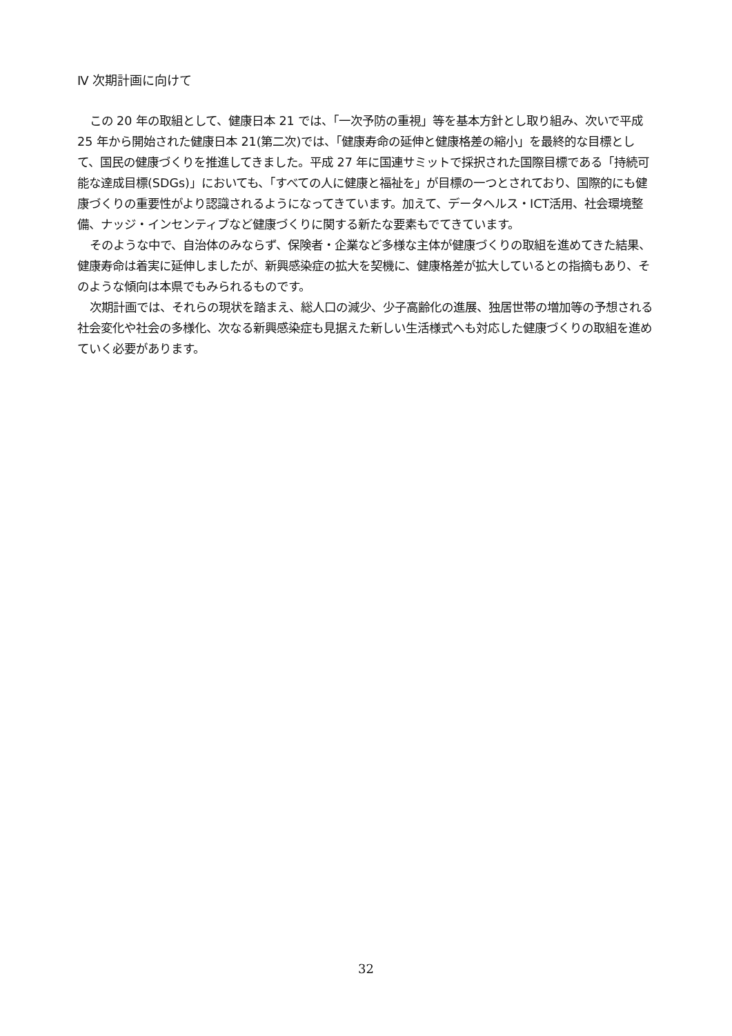Ⅳ 次期計画に向けて
この 20 年の取組として、健康日本 21 では、「一次予防の重視」等を基本方針とし取り組み、次いで平成 25 年から開始された健康日本 21(第二次)では、「健康寿命の延伸と健康格差の縮小」を最終的な目標として、国民の健康づくりを推進してきました。平成 27 年に国連サミットで採択された国際目標である「持続可能な達成目標(SDGs)」においても、「すべての人に健康と福祉を」が目標の一つとされており、国際的にも健康づくりの重要性がより認識されるようになってきています。加えて、データヘルス・ICT活用、社会環境整備、ナッジ・インセンティブなど健康づくりに関する新たな要素もでてきています。
そのような中で、自治体のみならず、保険者・企業など多様な主体が健康づくりの取組を進めてきた結果、健康寿命は着実に延伸しましたが、新興感染症の拡大を契機に、健康格差が拡大しているとの指摘もあり、そのような傾向は本県でもみられるものです。
次期計画では、それらの現状を踏まえ、総人口の減少、少子高齢化の進展、独居世帯の増加等の予想される社会変化や社会の多様化、次なる新興感染症も見据えた新しい生活様式へも対応した健康づくりの取組を進めていく必要があります。
32